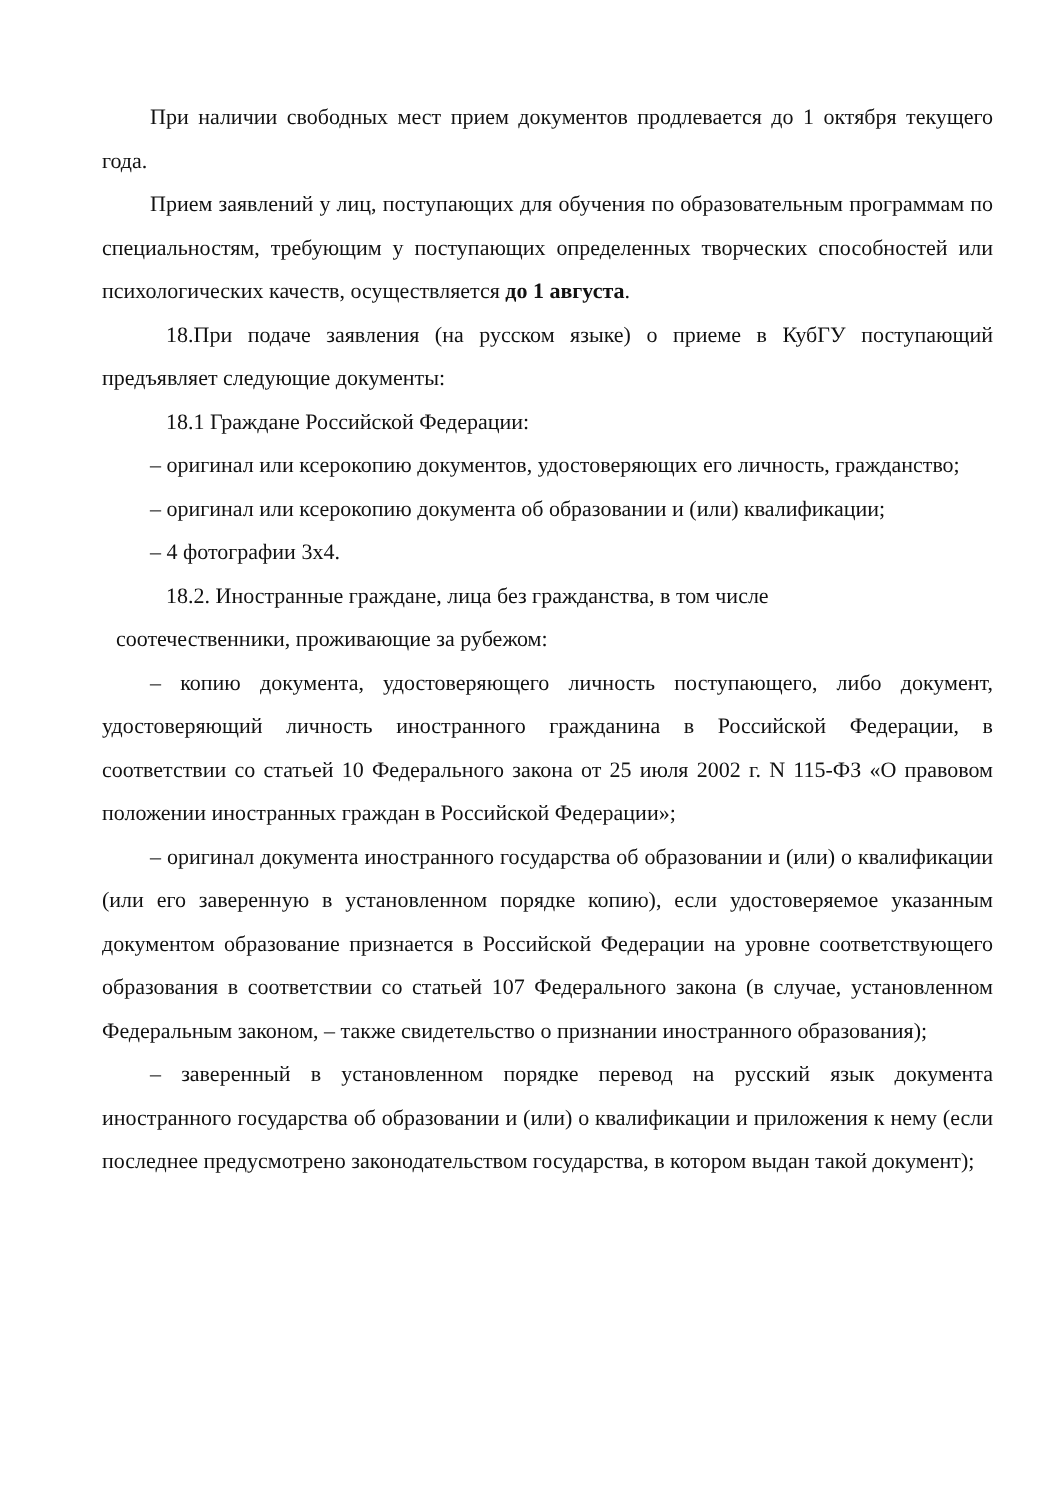При наличии свободных мест прием документов продлевается до 1 октября текущего года.
Прием заявлений у лиц, поступающих для обучения по образовательным программам по специальностям, требующим у поступающих определенных творческих способностей или психологических качеств, осуществляется до 1 августа.
18.При подаче заявления (на русском языке) о приеме в КубГУ поступающий предъявляет следующие документы:
18.1 Граждане Российской Федерации:
– оригинал или ксерокопию документов, удостоверяющих его личность, гражданство;
– оригинал или ксерокопию документа об образовании и (или) квалификации;
– 4 фотографии 3х4.
18.2. Иностранные граждане, лица без гражданства, в том числе
соотечественники, проживающие за рубежом:
– копию документа, удостоверяющего личность поступающего, либо документ, удостоверяющий личность иностранного гражданина в Российской Федерации, в соответствии со статьей 10 Федерального закона от 25 июля 2002 г. N 115-ФЗ «О правовом положении иностранных граждан в Российской Федерации»;
– оригинал документа иностранного государства об образовании и (или) о квалификации (или его заверенную в установленном порядке копию), если удостоверяемое указанным документом образование признается в Российской Федерации на уровне соответствующего образования в соответствии со статьей 107 Федерального закона (в случае, установленном Федеральным законом, – также свидетельство о признании иностранного образования);
– заверенный в установленном порядке перевод на русский язык документа иностранного государства об образовании и (или) о квалификации и приложения к нему (если последнее предусмотрено законодательством государства, в котором выдан такой документ);